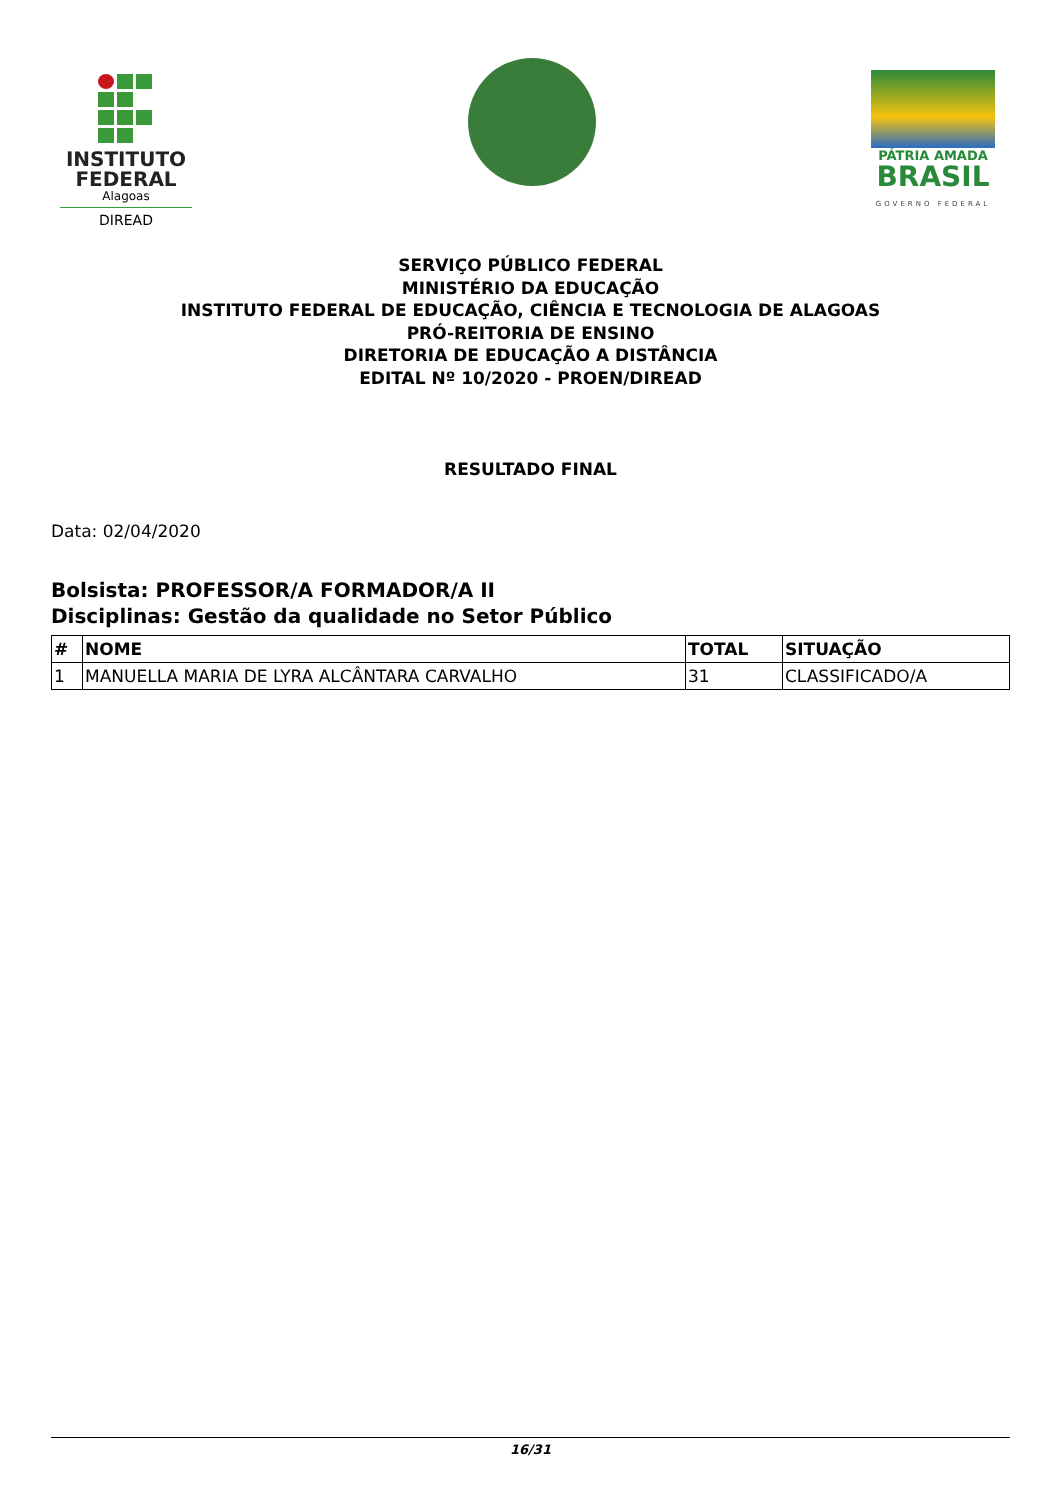INSTITUTO
FEDERAL
Alagoas
DIREAD
PÁTRIA AMADA
BRASIL
GOVERNO FEDERAL
SERVIÇO PÚBLICO FEDERAL
MINISTÉRIO DA EDUCAÇÃO
INSTITUTO FEDERAL DE EDUCAÇÃO, CIÊNCIA E TECNOLOGIA DE ALAGOAS
PRÓ-REITORIA DE ENSINO
DIRETORIA DE EDUCAÇÃO A DISTÂNCIA
EDITAL Nº 10/2020 - PROEN/DIREAD
RESULTADO FINAL
Data: 02/04/2020
Bolsista: PROFESSOR/A FORMADOR/A II
Disciplinas: Gestão da qualidade no Setor Público
| # | NOME | TOTAL | SITUAÇÃO |
| --- | --- | --- | --- |
| 1 | MANUELLA MARIA DE LYRA ALCÂNTARA CARVALHO | 31 | CLASSIFICADO/A |
16/31